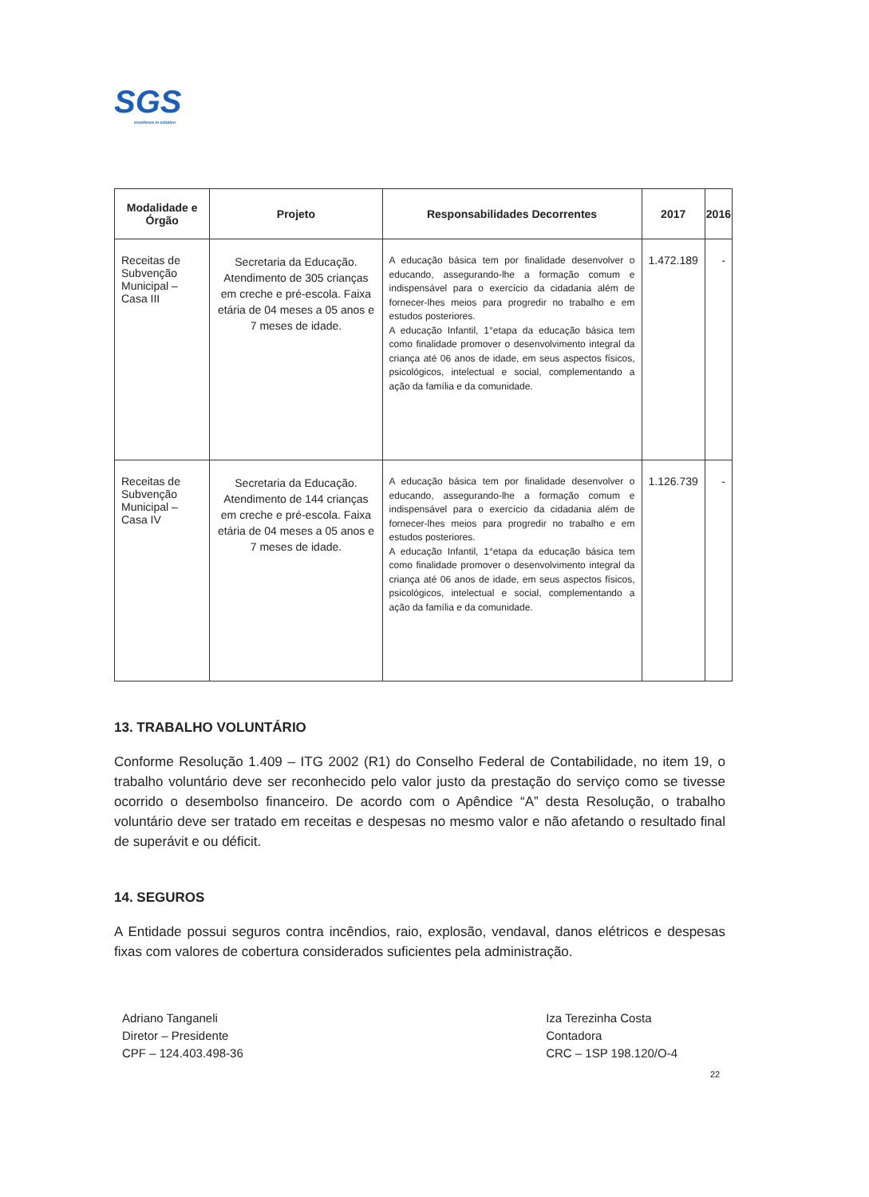SGS
excellence in solution
| Modalidade e Órgão | Projeto | Responsabilidades Decorrentes | 2017 | 2016 |
| --- | --- | --- | --- | --- |
| Receitas de Subvenção Municipal – Casa III | Secretaria da Educação. Atendimento de 305 crianças em creche e pré-escola. Faixa etária de 04 meses a 05 anos e 7 meses de idade. | A educação básica tem por finalidade desenvolver o educando, assegurando-lhe a formação comum e indispensável para o exercício da cidadania além de fornecer-lhes meios para progredir no trabalho e em estudos posteriores. A educação Infantil, 1°etapa da educação básica tem como finalidade promover o desenvolvimento integral da criança até 06 anos de idade, em seus aspectos físicos, psicológicos, intelectual e social, complementando a ação da família e da comunidade. | 1.472.189 | - |
| Receitas de Subvenção Municipal – Casa IV | Secretaria da Educação. Atendimento de 144 crianças em creche e pré-escola. Faixa etária de 04 meses a 05 anos e 7 meses de idade. | A educação básica tem por finalidade desenvolver o educando, assegurando-lhe a formação comum e indispensável para o exercício da cidadania além de fornecer-lhes meios para progredir no trabalho e em estudos posteriores. A educação Infantil, 1°etapa da educação básica tem como finalidade promover o desenvolvimento integral da criança até 06 anos de idade, em seus aspectos físicos, psicológicos, intelectual e social, complementando a ação da família e da comunidade. | 1.126.739 | - |
13. TRABALHO VOLUNTÁRIO
Conforme Resolução 1.409 – ITG 2002 (R1) do Conselho Federal de Contabilidade, no item 19, o trabalho voluntário deve ser reconhecido pelo valor justo da prestação do serviço como se tivesse ocorrido o desembolso financeiro. De acordo com o Apêndice “A” desta Resolução, o trabalho voluntário deve ser tratado em receitas e despesas no mesmo valor e não afetando o resultado final de superávit e ou déficit.
14. SEGUROS
A Entidade possui seguros contra incêndios, raio, explosão, vendaval, danos elétricos e despesas fixas com valores de cobertura considerados suficientes pela administração.
Adriano Tanganeli
Diretor – Presidente
CPF – 124.403.498-36
Iza Terezinha Costa
Contadora
CRC – 1SP 198.120/O-4
22